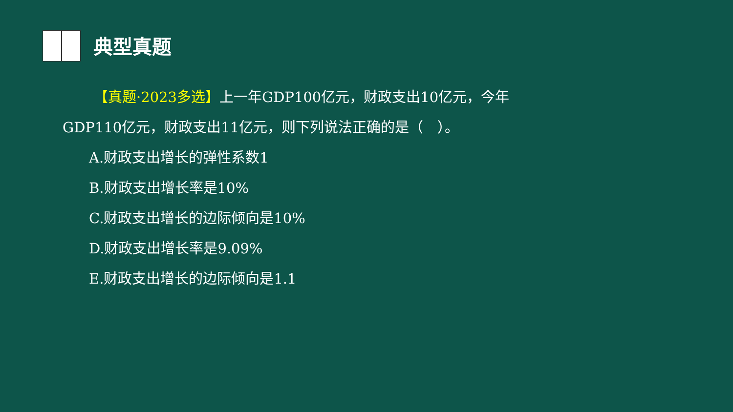典型真题
【真题·2023多选】上一年GDP100亿元，财政支出10亿元，今年GDP110亿元，财政支出11亿元，则下列说法正确的是（　）。
A.财政支出增长的弹性系数1
B.财政支出增长率是10%
C.财政支出增长的边际倾向是10%
D.财政支出增长率是9.09%
E.财政支出增长的边际倾向是1.1